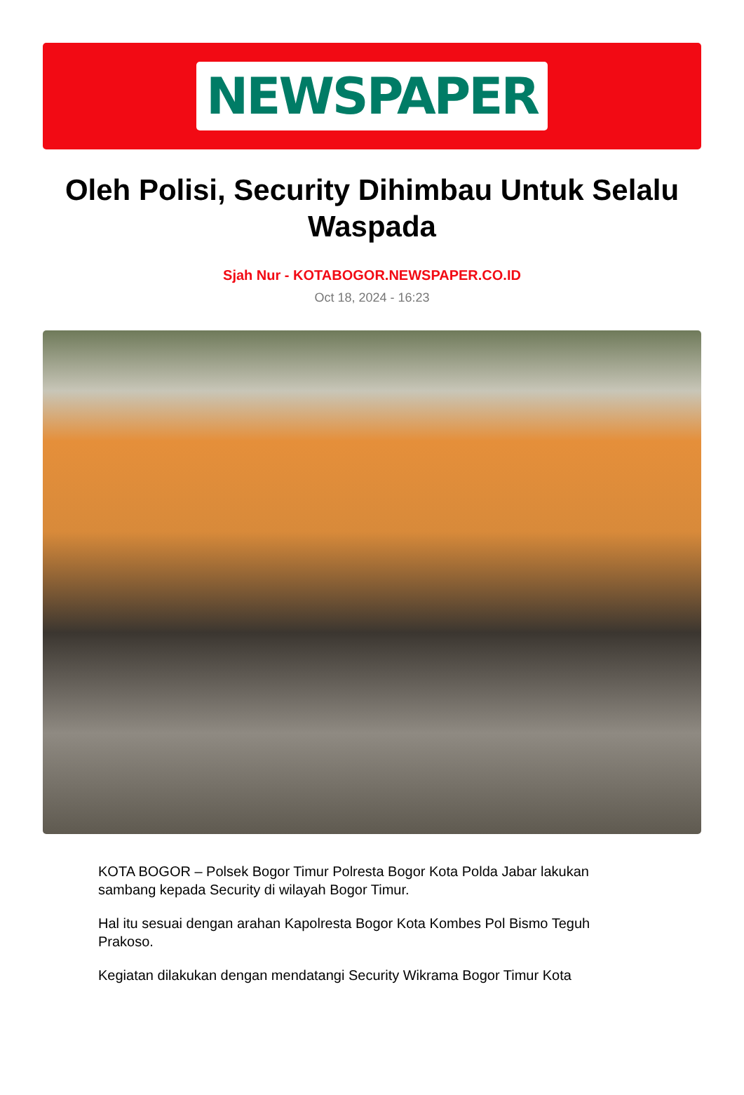NEWSPAPER
Oleh Polisi, Security Dihimbau Untuk Selalu Waspada
Sjah Nur - KOTABOGOR.NEWSPAPER.CO.ID
Oct 18, 2024 - 16:23
KOTA BOGOR – Polsek Bogor Timur Polresta Bogor Kota Polda Jabar lakukan sambang kepada Security di wilayah Bogor Timur.
Hal itu sesuai dengan arahan Kapolresta Bogor Kota Kombes Pol Bismo Teguh Prakoso.
Kegiatan dilakukan dengan mendatangi Security Wikrama Bogor Timur Kota